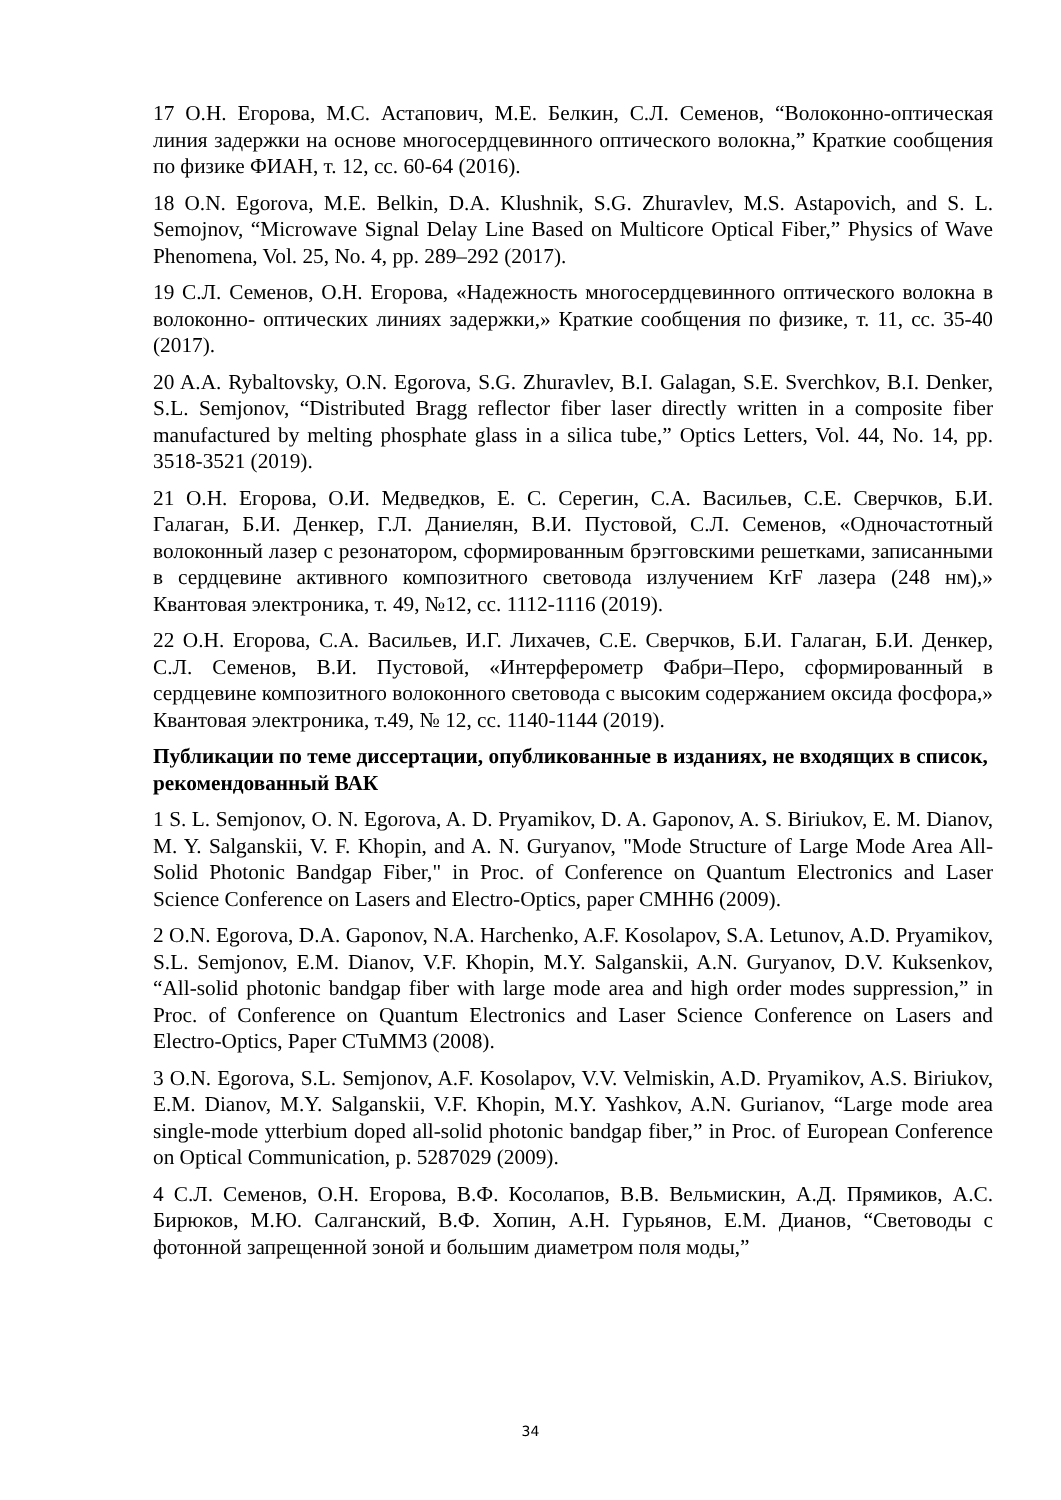17 О.Н. Егорова, М.С. Астапович, М.Е. Белкин, С.Л. Семенов, “Волоконно-оптическая линия задержки на основе многосердцевинного оптического волокна,” Краткие сообщения по физике ФИАН, т. 12, сс. 60-64 (2016).
18 O.N. Egorova, M.E. Belkin, D.A. Klushnik, S.G. Zhuravlev, M.S. Astapovich, and S. L. Semojnov, “Microwave Signal Delay Line Based on Multicore Optical Fiber,” Physics of Wave Phenomena, Vol. 25, No. 4, pp. 289–292 (2017).
19 С.Л. Семенов, О.Н. Егорова, «Надежность многосердцевинного оптического волокна в волоконно- оптических линиях задержки,» Краткие сообщения по физике, т. 11, сс. 35-40 (2017).
20 A.A. Rybaltovsky, O.N. Egorova, S.G. Zhuravlev, B.I. Galagan, S.E. Sverchkov, B.I. Denker, S.L. Semjonov, “Distributed Bragg reflector fiber laser directly written in a composite fiber manufactured by melting phosphate glass in a silica tube,” Optics Letters, Vol. 44, No. 14, pp. 3518-3521 (2019).
21 О.Н. Егорова, О.И. Медведков, Е. С. Серегин, С.А. Васильев, С.Е. Сверчков, Б.И. Галаган, Б.И. Денкер, Г.Л. Даниелян, В.И. Пустовой, С.Л. Семенов, «Одночастотный волоконный лазер с резонатором, сформированным брэгговскими решетками, записанными в сердцевине активного композитного световода излучением KrF лазера (248 нм),» Квантовая электроника, т. 49, №12, сс. 1112-1116 (2019).
22 О.Н. Егорова, С.А. Васильев, И.Г. Лихачев, С.Е. Сверчков, Б.И. Галаган, Б.И. Денкер, С.Л. Семенов, В.И. Пустовой, «Интерферометр Фабри–Перо, сформированный в сердцевине композитного волоконного световода с высоким содержанием оксида фосфора,» Квантовая электроника, т.49, № 12, сс. 1140-1144 (2019).
Публикации по теме диссертации, опубликованные в изданиях, не входящих в список, рекомендованный ВАК
1 S. L. Semjonov, O. N. Egorova, A. D. Pryamikov, D. A. Gaponov, A. S. Biriukov, E. M. Dianov, M. Y. Salganskii, V. F. Khopin, and A. N. Guryanov, "Mode Structure of Large Mode Area All-Solid Photonic Bandgap Fiber," in Proc. of Conference on Quantum Electronics and Laser Science Conference on Lasers and Electro-Optics, paper CMHH6 (2009).
2 O.N. Egorova, D.A. Gaponov, N.A. Harchenko, A.F. Kosolapov, S.A. Letunov, A.D. Pryamikov, S.L. Semjonov, E.M. Dianov, V.F. Khopin, M.Y. Salganskii, A.N. Guryanov, D.V. Kuksenkov, “All-solid photonic bandgap fiber with large mode area and high order modes suppression,” in Proc. of Conference on Quantum Electronics and Laser Science Conference on Lasers and Electro-Optics, Paper CTuMM3 (2008).
3 O.N. Egorova, S.L. Semjonov, A.F. Kosolapov, V.V. Velmiskin, A.D. Pryamikov, A.S. Biriukov, E.M. Dianov, M.Y. Salganskii, V.F. Khopin, M.Y. Yashkov, A.N. Gurianov, “Large mode area single-mode ytterbium doped all-solid photonic bandgap fiber,” in Proc. of European Conference on Optical Communication, p. 5287029 (2009).
4 С.Л. Семенов, О.Н. Егорова, В.Ф. Косолапов, В.В. Вельмискин, А.Д. Прямиков, А.С. Бирюков, М.Ю. Салганский, В.Ф. Хопин, А.Н. Гурьянов, Е.М. Дианов, “Световоды с фотонной запрещенной зоной и большим диаметром поля моды,”
34